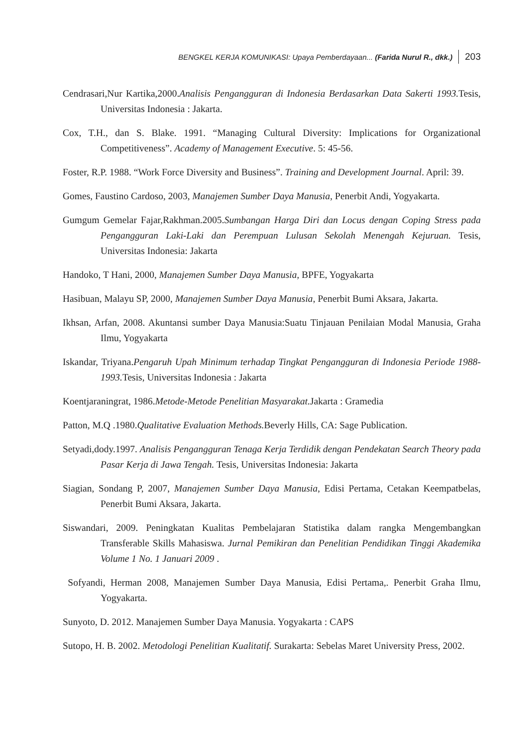BENGKEL KERJA KOMUNIKASI: Upaya Pemberdayaan... (Farida Nurul R., dkk.) 203
Cendrasari,Nur Kartika,2000.Analisis Pengangguran di Indonesia Berdasarkan Data Sakerti 1993. Tesis, Universitas Indonesia : Jakarta.
Cox, T.H., dan S. Blake. 1991. “Managing Cultural Diversity: Implications for Organizational Competitiveness”. Academy of Management Executive. 5: 45-56.
Foster, R.P. 1988. “Work Force Diversity and Business”. Training and Development Journal. April: 39.
Gomes, Faustino Cardoso, 2003, Manajemen Sumber Daya Manusia, Penerbit Andi, Yogyakarta.
Gumgum Gemelar Fajar,Rakhman.2005.Sumbangan Harga Diri dan Locus dengan Coping Stress pada Pengangguran Laki-Laki dan Perempuan Lulusan Sekolah Menengah Kejuruan. Tesis, Universitas Indonesia: Jakarta
Handoko, T Hani, 2000, Manajemen Sumber Daya Manusia, BPFE, Yogyakarta
Hasibuan, Malayu SP, 2000, Manajemen Sumber Daya Manusia, Penerbit Bumi Aksara, Jakarta.
Ikhsan, Arfan, 2008. Akuntansi sumber Daya Manusia:Suatu Tinjauan Penilaian Modal Manusia, Graha Ilmu, Yogyakarta
Iskandar, Triyana.Pengaruh Upah Minimum terhadap Tingkat Pengangguran di Indonesia Periode 1988-1993. Tesis, Universitas Indonesia : Jakarta
Koentjaraningrat, 1986.Metode-Metode Penelitian Masyarakat. Jakarta : Gramedia
Patton, M.Q .1980.Qualitative Evaluation Methods. Beverly Hills, CA: Sage Publication.
Setyadi,dody.1997. Analisis Pengangguran Tenaga Kerja Terdidik dengan Pendekatan Search Theory pada Pasar Kerja di Jawa Tengah. Tesis, Universitas Indonesia: Jakarta
Siagian, Sondang P, 2007, Manajemen Sumber Daya Manusia, Edisi Pertama, Cetakan Keempatbelas, Penerbit Bumi Aksara, Jakarta.
Siswandari, 2009. Peningkatan Kualitas Pembelajaran Statistika dalam rangka Mengembangkan Transferable Skills Mahasiswa. Jurnal Pemikiran dan Penelitian Pendidikan Tinggi Akademika Volume 1 No. 1 Januari 2009 .
Sofyandi, Herman 2008, Manajemen Sumber Daya Manusia, Edisi Pertama,. Penerbit Graha Ilmu, Yogyakarta.
Sunyoto, D. 2012. Manajemen Sumber Daya Manusia. Yogyakarta : CAPS
Sutopo, H. B. 2002. Metodologi Penelitian Kualitatif. Surakarta: Sebelas Maret University Press, 2002.